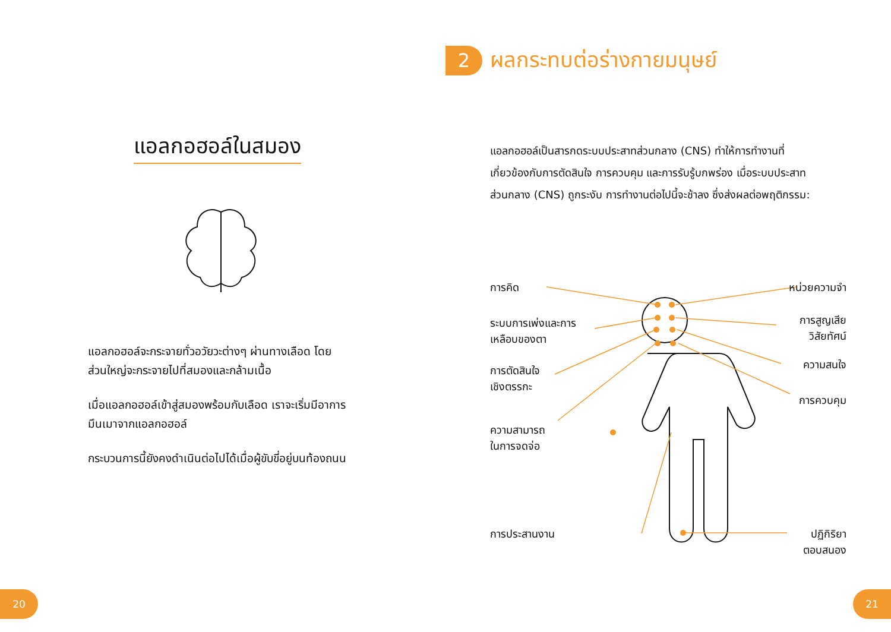แอลกอฮอล์ในสมอง
แอลกอฮอล์จะกระจายทั่วอวัยวะต่างๆ ผ่านทางเลือด โดยส่วนใหญ่จะกระจายไปที่สมองและกล้ามเนื้อ
เมื่อแอลกอฮอล์เข้าสู่สมองพร้อมกับเลือด เราจะเริ่มมีอาการมึนเมาจากแอลกอฮอล์
กระบวนการนี้ยังคงดำเนินต่อไปได้เมื่อผู้ขับขี่อยู่บนท้องถนน
20
2 ผลกระทบต่อร่างกายมนุษย์
แอลกอฮอล์เป็นสารกดระบบประสาทส่วนกลาง (CNS) ทำให้การทำงานที่เกี่ยวข้องกับการตัดสินใจ การควบคุม และการรับรู้บกพร่อง เมื่อระบบประสาทส่วนกลาง (CNS) ถูกระงับ การทำงานต่อไปนี้จะช้าลง ซึ่งส่งผลต่อพฤติกรรม:
การคิด
ระบบการเพ่งและการ
เหลือบของตา
การตัดสินใจ
เชิงตรรกะ
ความสามารถ
ในการจดจ่อ
การประสานงาน
หน่วยความจำ
การสูญเสีย
วิสัยทัศน์
ความสนใจ
การควบคุม
ปฏิกิริยา
ตอบสนอง
21